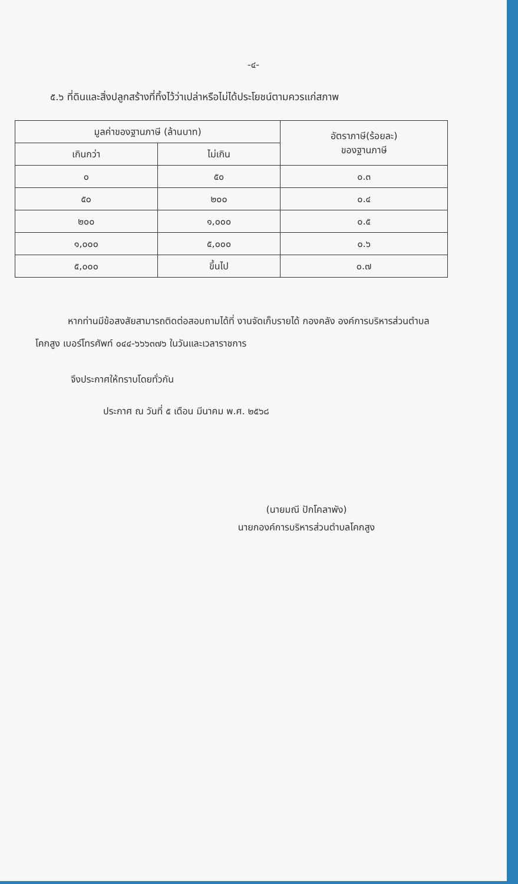-๔-
๕.๖ ที่ดินและสิ่งปลูกสร้างที่ทิ้งไว้ว่าเปล่าหรือไม่ได้ประโยชน์ตามควรแก่สภาพ
| มูลค่าของฐานภาษี (ล้านบาท) | | อัตราภาษี(ร้อยละ) ของฐานภาษี |
| --- | --- | --- |
| เกินกว่า | ไม่เกิน | |
| ๐ | ๕๐ | ๐.๓ |
| ๕๐ | ๒๐๐ | ๐.๔ |
| ๒๐๐ | ๑,๐๐๐ | ๐.๕ |
| ๑,๐๐๐ | ๕,๐๐๐ | ๐.๖ |
| ๕,๐๐๐ | ขึ้นไป | ๐.๗ |
หากท่านมีข้อสงสัยสามารถติดต่อสอบถามได้ที่ งานจัดเก็บรายได้ กองคลัง องค์การบริหารส่วนตำบลโคกสูง เบอร์โทรศัพท์ ๐๔๔-๖๖๖๓๗๖ ในวันและเวลาราชการ
จึงประกาศให้ทราบโดยทั่วกัน
ประกาศ ณ วันที่ ๕ เดือน มีนาคม พ.ศ. ๒๕๖๘
(นายมณี ปักโคลาพัง)
นายกองค์การบริหารส่วนตำบลโคกสูง